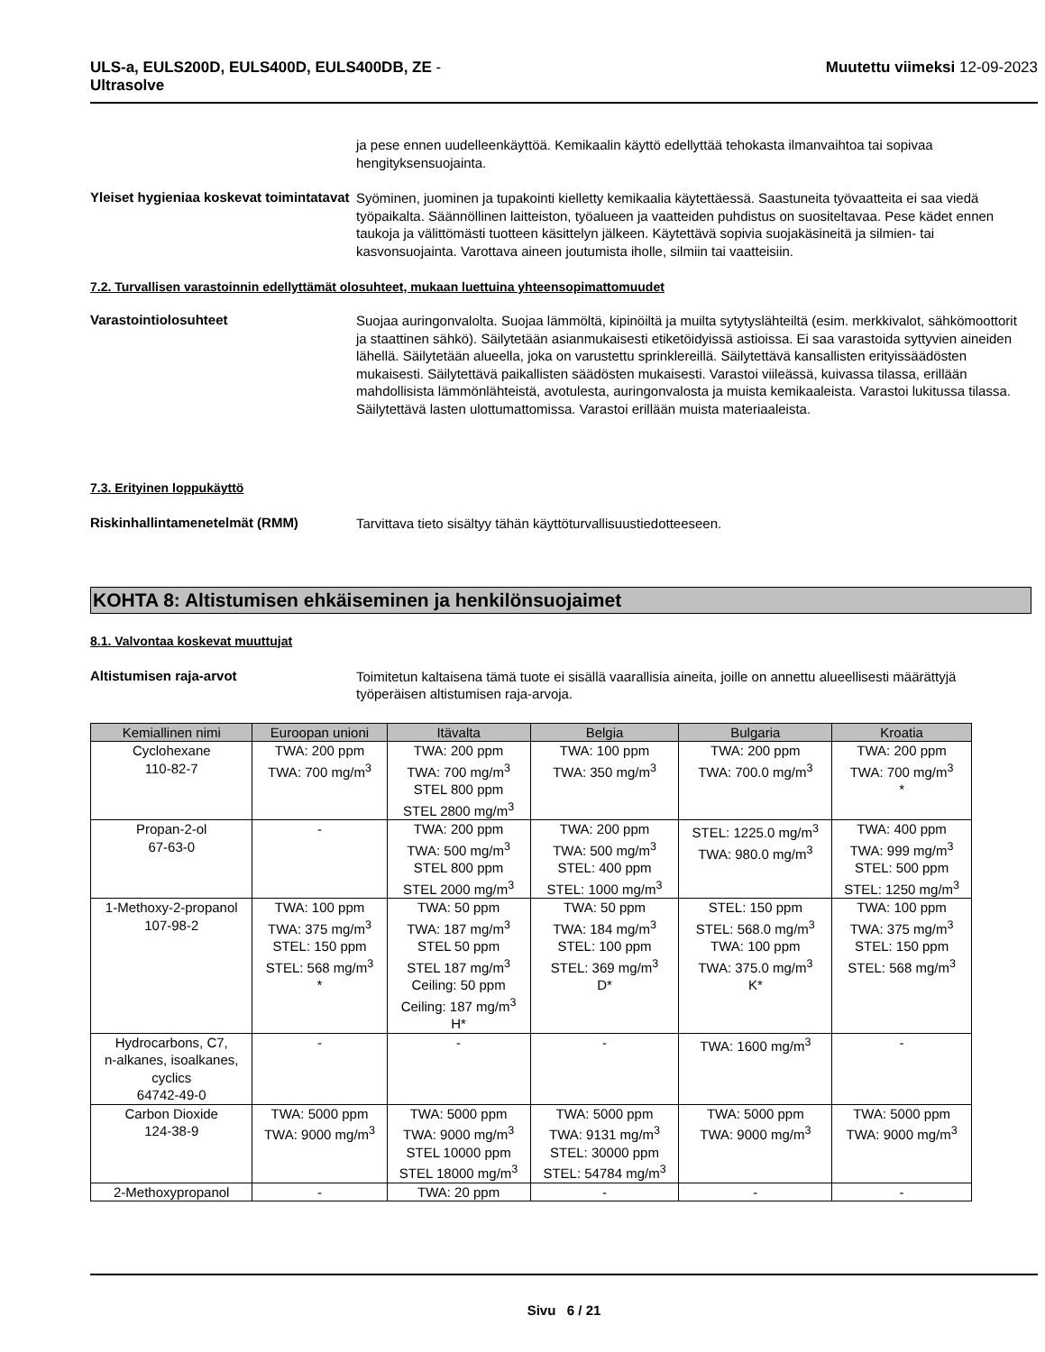ULS-a, EULS200D, EULS400D, EULS400DB, ZE -
Ultrasolve
Muutettu viimeksi 12-09-2023
ja pese ennen uudelleenkäyttöä. Kemikaalin käyttö edellyttää tehokasta ilmanvaihtoa tai sopivaa hengityksensuojainta.
Yleiset hygieniaa koskevat toimintatavat
Syöminen, juominen ja tupakointi kielletty kemikaalia käytettäessä. Saastuneita työvaatteita ei saa viedä työpaikalta. Säännöllinen laitteiston, työalueen ja vaatteiden puhdistus on suositeltavaa. Pese kädet ennen taukoja ja välittömästi tuotteen käsittelyn jälkeen. Käytettävä sopivia suojakäsineitä ja silmien- tai kasvonsuojainta. Varottava aineen joutumista iholle, silmiin tai vaatteisiin.
7.2. Turvallisen varastoinnin edellyttämät olosuhteet, mukaan luettuina yhteensopimattomuudet
Varastointiolosuhteet
Suojaa auringonvalolta. Suojaa lämmöltä, kipinöiltä ja muilta sytytyslähteiltä (esim. merkkivalot, sähkömoottorit ja staattinen sähkö). Säilytetään asianmukaisesti etiketöidyissä astioissa. Ei saa varastoida syttyvien aineiden lähellä. Säilytetään alueella, joka on varustettu sprinklereillä. Säilytettävä kansallisten erityissäädösten mukaisesti. Säilytettävä paikallisten säädösten mukaisesti. Varastoi viileässä, kuivassa tilassa, erillään mahdollisista lämmönlähteistä, avotulesta, auringonvalosta ja muista kemikaaleista. Varastoi lukitussa tilassa. Säilytettävä lasten ulottumattomissa. Varastoi erillään muista materiaaleista.
7.3. Erityinen loppukäyttö
Riskinhallintamenetelmät (RMM)
Tarvittava tieto sisältyy tähän käyttöturvallisuustiedotteeseen.
KOHTA 8: Altistumisen ehkäiseminen ja henkilönsuojaimet
8.1. Valvontaa koskevat muuttujat
Altistumisen raja-arvot
Toimitetun kaltaisena tämä tuote ei sisällä vaarallisia aineita, joille on annettu alueellisesti määrättyjä työperäisen altistumisen raja-arvoja.
| Kemiallinen nimi | Euroopan unioni | Itävalta | Belgia | Bulgaria | Kroatia |
| --- | --- | --- | --- | --- | --- |
| Cyclohexane 110-82-7 | TWA: 200 ppm TWA: 700 mg/m<sup>3</sup> | TWA: 200 ppm TWA: 700 mg/m<sup>3</sup> STEL 800 ppm STEL 2800 mg/m<sup>3</sup> | TWA: 100 ppm TWA: 350 mg/m<sup>3</sup> | TWA: 200 ppm TWA: 700.0 mg/m<sup>3</sup> | TWA: 200 ppm TWA: 700 mg/m<sup>3</sup> * |
| Propan-2-ol 67-63-0 | - | TWA: 200 ppm TWA: 500 mg/m<sup>3</sup> STEL 800 ppm STEL 2000 mg/m<sup>3</sup> | TWA: 200 ppm TWA: 500 mg/m<sup>3</sup> STEL: 400 ppm STEL: 1000 mg/m<sup>3</sup> | STEL: 1225.0 mg/m<sup>3</sup> TWA: 980.0 mg/m<sup>3</sup> | TWA: 400 ppm TWA: 999 mg/m<sup>3</sup> STEL: 500 ppm STEL: 1250 mg/m<sup>3</sup> |
| 1-Methoxy-2-propanol 107-98-2 | TWA: 100 ppm TWA: 375 mg/m<sup>3</sup> STEL: 150 ppm STEL: 568 mg/m<sup>3</sup> * | TWA: 50 ppm TWA: 187 mg/m<sup>3</sup> STEL 50 ppm STEL 187 mg/m<sup>3</sup> Ceiling: 50 ppm Ceiling: 187 mg/m<sup>3</sup> H* | TWA: 50 ppm TWA: 184 mg/m<sup>3</sup> STEL: 100 ppm STEL: 369 mg/m<sup>3</sup> D* | STEL: 150 ppm STEL: 568.0 mg/m<sup>3</sup> TWA: 100 ppm TWA: 375.0 mg/m<sup>3</sup> K* | TWA: 100 ppm TWA: 375 mg/m<sup>3</sup> STEL: 150 ppm STEL: 568 mg/m<sup>3</sup> |
| Hydrocarbons, C7, n-alkanes, isoalkanes, cyclics 64742-49-0 | - | - | - | TWA: 1600 mg/m<sup>3</sup> | - |
| Carbon Dioxide 124-38-9 | TWA: 5000 ppm TWA: 9000 mg/m<sup>3</sup> | TWA: 5000 ppm TWA: 9000 mg/m<sup>3</sup> STEL 10000 ppm STEL 18000 mg/m<sup>3</sup> | TWA: 5000 ppm TWA: 9131 mg/m<sup>3</sup> STEL: 30000 ppm STEL: 54784 mg/m<sup>3</sup> | TWA: 5000 ppm TWA: 9000 mg/m<sup>3</sup> | TWA: 5000 ppm TWA: 9000 mg/m<sup>3</sup> |
| 2-Methoxypropanol | - | TWA: 20 ppm | - | - | - |
Sivu 6 / 21